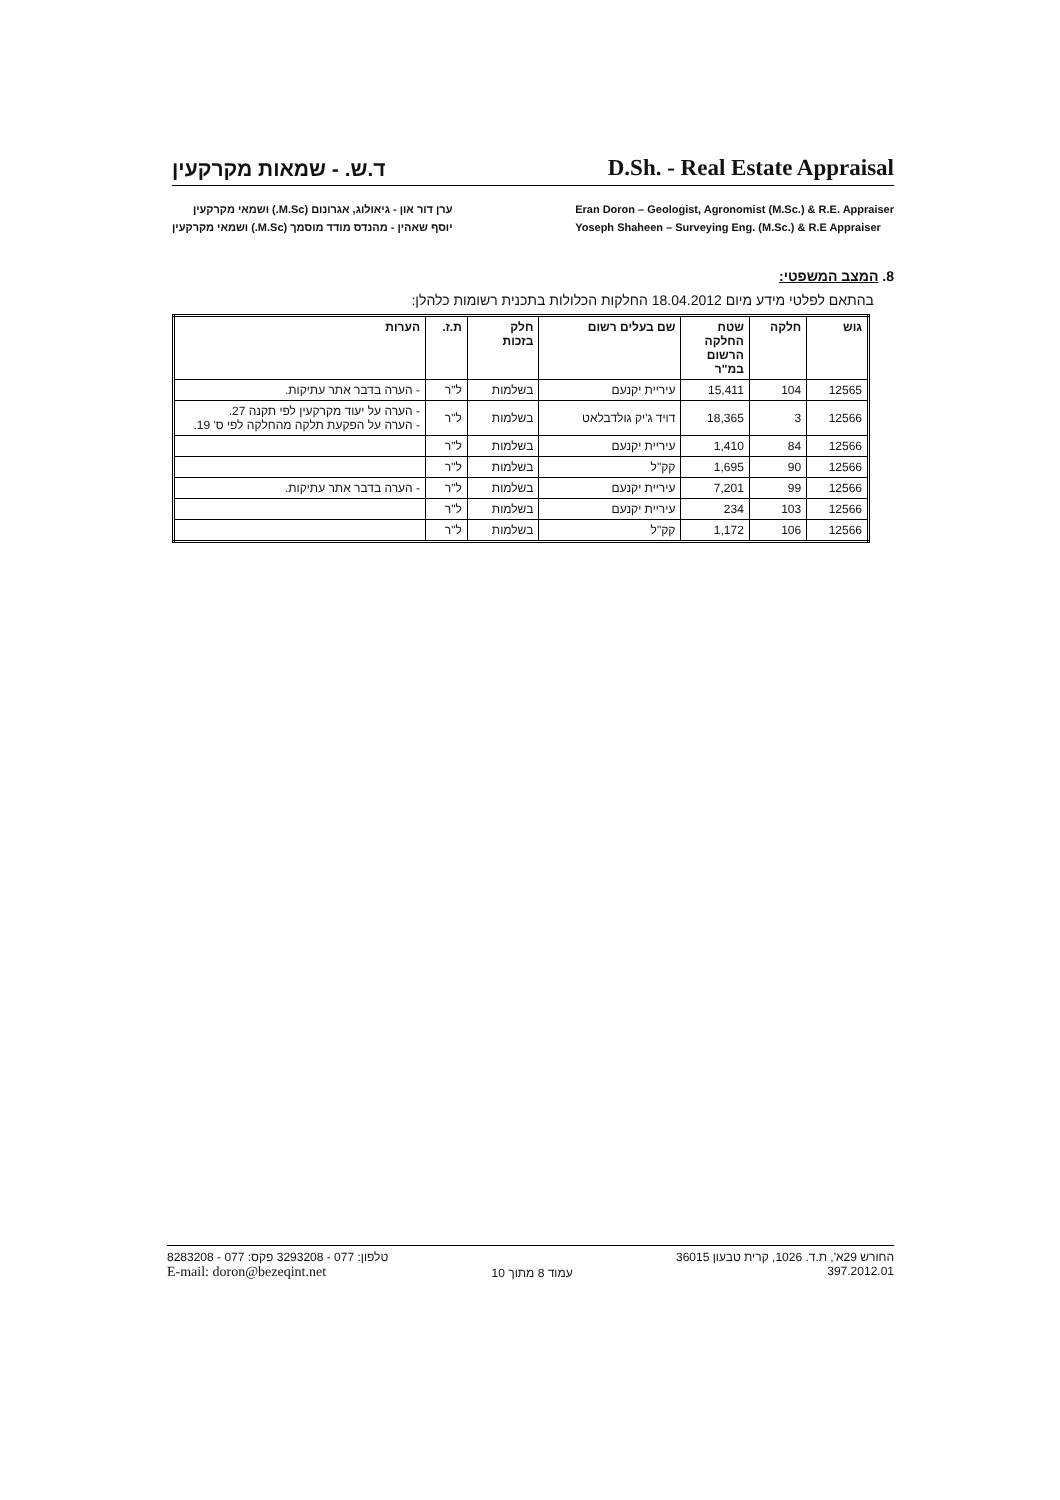ד.ש. - שמאות מקרקעין
D.Sh. - Real Estate Appraisal
ערן דור און - גיאולוג, אגרונום (M.Sc.) ושמאי מקרקעין
יוסף שאהין - מהנדס מודד מוסמך (M.Sc.) ושמאי מקרקעין
Eran Doron – Geologist, Agronomist (M.Sc.) & R.E. Appraiser
Yoseph Shaheen – Surveying Eng. (M.Sc.) & R.E Appraiser
8. המצב המשפטי:
בהתאם לפלטי מידע מיום 18.04.2012 החלקות הכלולות בתכנית רשומות כלהלן:
| גוש | חלקה | שטח החלקה הרשום במ"ר | שם בעלים רשום | חלק בזכות | ת.ז. | הערות |
| --- | --- | --- | --- | --- | --- | --- |
| 12565 | 104 | 15,411 | עיריית יקנעם | בשלמות | ל"ר | - הערה בדבר אתר עתיקות. |
| 12566 | 3 | 18,365 | דויד ג'יק גולדבלאט | בשלמות | ל"ר | - הערה על יעוד מקרקעין לפי תקנה 27. - הערה על הפקעת תלקה מהחלקה לפי ס' 19. |
| 12566 | 84 | 1,410 | עיריית יקנעם | בשלמות | ל"ר | |
| 12566 | 90 | 1,695 | קק"ל | בשלמות | ל"ר | |
| 12566 | 99 | 7,201 | עיריית יקנעם | בשלמות | ל"ר | - הערה בדבר אתר עתיקות. |
| 12566 | 103 | 234 | עיריית יקנעם | בשלמות | ל"ר | |
| 12566 | 106 | 1,172 | קק"ל | בשלמות | ל"ר | |
טלפון: 077 - 3293208 פקס: 077 - 8283208
E-mail: doron@bezeqint.net
עמוד 8 מתוך 10 החורש 29א', ת.ד. 1026, קרית טבעון 36015
397.2012.01